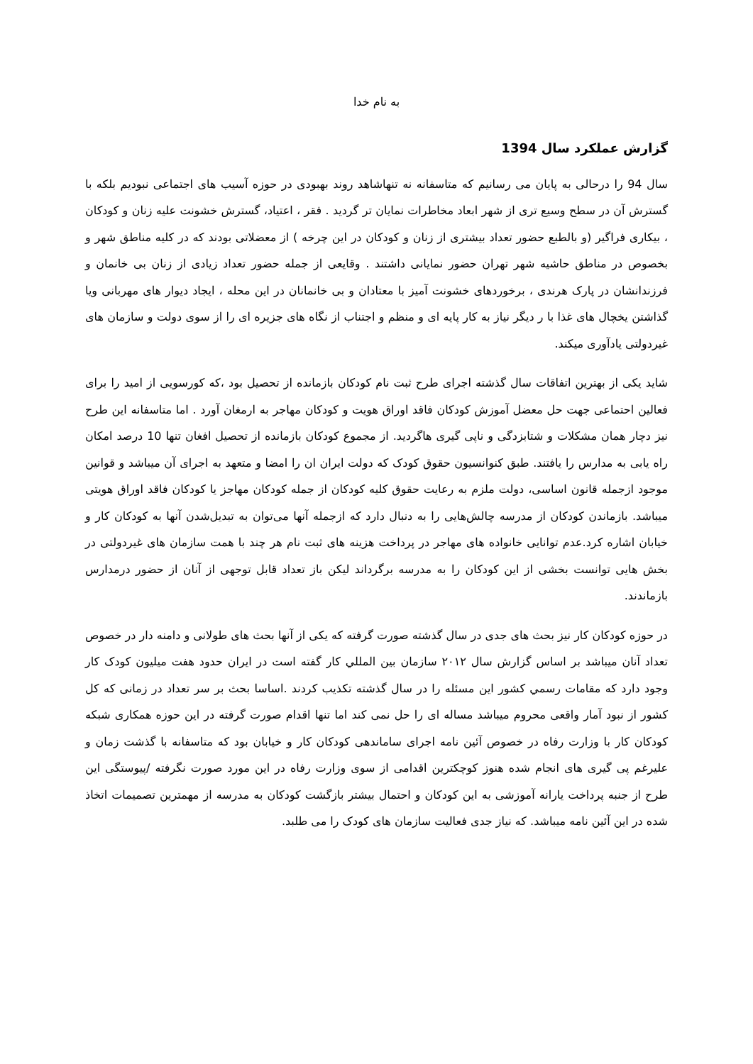به نام خدا
گزارش عملکرد سال 1394
سال 94 را درحالی به پایان می رسانیم که متاسفانه نه تنهاشاهد روند بهبودی در حوزه آسیب های اجتماعی نبودیم بلکه با گسترش آن در سطح وسیع تری از شهر ابعاد مخاطرات نمایان تر گردید . فقر ، اعتیاد، گسترش خشونت علیه زنان و کودکان ، بیکاری فراگیر (و بالطبع حضور تعداد بیشتری از زنان و کودکان در این چرخه ) از معضلاتی بودند که در کلیه مناطق شهر و بخصوص در مناطق حاشیه شهر تهران حضور نمایانی داشتند . وقایعی از جمله حضور تعداد زیادی از زنان بی خانمان و فرزندانشان در پارک هرندی ، برخوردهای خشونت آمیز با معتادان و بی خانمانان در این محله ، ایجاد دیوار های مهربانی ویا گذاشتن یخچال های غذا با ر دیگر نیاز به کار پایه ای و منظم و اجتناب از نگاه های جزیره ای را از سوی دولت و سازمان های غیردولتی یادآوری میکند.
شاید یکی از بهترین اتفاقات سال گذشته اجرای طرح ثبت نام کودکان بازمانده از تحصیل بود ،که کورسویی از امید را برای فعالین احتماعی جهت حل معضل آموزش کودکان فاقد اوراق هویت و کودکان مهاجر به ارمغان آورد . اما متاسفانه این طرح نیز دچار همان مشکلات و شتابزدگی و ناپی گیری هاگردید. از مجموع کودکان بازمانده از تحصیل افغان تنها 10 درصد امکان راه یابی به مدارس را یافتند. طبق کنوانسیون حقوق کودک که دولت ایران ان را امضا و متعهد به اجرای آن میباشد و قوانین موجود ازجمله قانون اساسی، دولت ملزم به رعایت حقوق کلیه کودکان از جمله کودکان مهاجز یا کودکان فاقد اوراق هویتی میباشد. بازماندن کودکان از مدرسه چالش‌هایی را به دنبال دارد که ازجمله آنها می‌توان به تبدیل‌شدن آنها به کودکان کار و خیابان اشاره کرد.عدم توانایی خانواده های مهاجر در پرداخت هزینه های ثبت نام هر چند با همت سازمان های غیردولتی در بخش هایی توانست بخشی از این کودکان را به مدرسه برگرداند لیکن باز تعداد قابل توجهی از آنان از حضور درمدارس بازماندند.
در حوزه کودکان کار نیز بحث های جدی در سال گذشته صورت گرفته که یکی از آنها بحث های طولانی و دامنه دار در خصوص تعداد آنان میباشد بر اساس گزارش سال ۲۰۱۲ سازمان بين المللي کار گفته است در ایران حدود هفت میلیون کودک کار وجود دارد که مقامات رسمي کشور این مسئله را در سال گذشته تکذیب کردند .اساسا بحث بر سر تعداد در زمانی که کل کشور از نبود آمار واقعی محروم میباشد مساله ای را حل نمی کند اما تنها اقدام صورت گرفته در این حوزه همکاری شبکه کودکان کار با وزارت رفاه در خصوص آئین نامه اجرای ساماندهی کودکان کار و خیابان بود که متاسفانه با گذشت زمان و علیرغم پی گیری های انجام شده هنوز کوچکترین اقدامی از سوی وزارت رفاه در این مورد صورت نگرفته /پیوستگی این طرح از جنبه پرداخت یارانه آموزشی به این کودکان و احتمال بیشتر بازگشت کودکان به مدرسه از مهمترین تصمیمات اتخاذ شده در این آئین نامه میباشد. که نیاز جدی فعالیت سازمان های کودک را می طلبد.